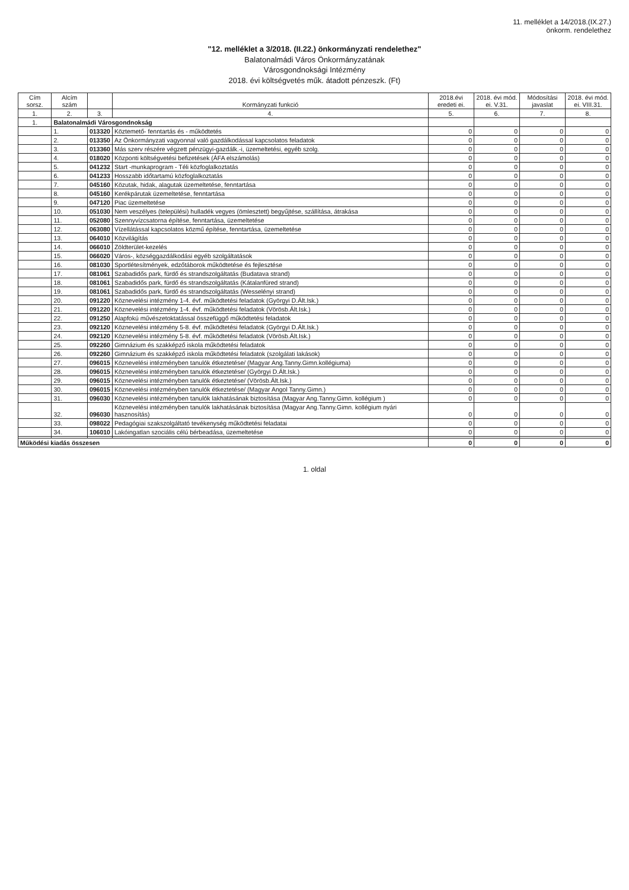11. melléklet a 14/2018.(IX.27.)
önkorm. rendelethez
"12. melléklet a 3/2018. (II.22.) önkormányzati rendelethez"
Balatonalmádi Város Önkormányzatának
Városgondnoksági Intézmény
2018. évi költségvetés műk. átadott pénzeszk. (Ft)
| Cím sorsz. | Alcím szám | | Kormányzati funkció | 2018.évi eredeti ei. | 2018. évi mód. ei. V.31. | Módosítási javaslat | 2018. évi mód. ei. VIII.31. |
| --- | --- | --- | --- | --- | --- | --- | --- |
| 1. | 2. | 3. | 4. | 5. | 6. | 7. | 8. |
| 1. | Balatonalmádi Városgondnokság | | | | | | |
| | 1. | 013320 | Köztemető- fenntartás és - működtetés | 0 | 0 | 0 | 0 |
| | 2. | 013350 | Az Önkormányzati vagyonnal való gazdálkodással kapcsolatos feladatok | 0 | 0 | 0 | 0 |
| | 3. | 013360 | Más szerv részére végzett pénzügyi-gazdálk.-i, üzemeltetési, egyéb szolg. | 0 | 0 | 0 | 0 |
| | 4. | 018020 | Központi költségvetési befizetések (ÁFA elszámolás) | 0 | 0 | 0 | 0 |
| | 5. | 041232 | Start -munkaprogram - Téli közfoglalkoztatás | 0 | 0 | 0 | 0 |
| | 6. | 041233 | Hosszabb időtartamú közfoglalkoztatás | 0 | 0 | 0 | 0 |
| | 7. | 045160 | Közutak, hidak, alagutak üzemeltetése, fenntartása | 0 | 0 | 0 | 0 |
| | 8. | 045160 | Kerékpárutak üzemeltetése, fenntartása | 0 | 0 | 0 | 0 |
| | 9. | 047120 | Piac üzemeltetése | 0 | 0 | 0 | 0 |
| | 10. | 051030 | Nem veszélyes (települési) hulladék vegyes (ömlesztett) begyűjtése, szállítása, átrakása | 0 | 0 | 0 | 0 |
| | 11. | 052080 | Szennyvízcsatorna építése, fenntartása, üzemeltetése | 0 | 0 | 0 | 0 |
| | 12. | 063080 | Vízellátással kapcsolatos közmű építése, fenntartása, üzemeltetése | 0 | 0 | 0 | 0 |
| | 13. | 064010 | Közvilágítás | 0 | 0 | 0 | 0 |
| | 14. | 066010 | Zöldterület-kezelés | 0 | 0 | 0 | 0 |
| | 15. | 066020 | Város-, községgazdálkodási egyéb szolgáltatások | 0 | 0 | 0 | 0 |
| | 16. | 081030 | Sportlétesítmények, edzőtáborok működtetése és fejlesztése | 0 | 0 | 0 | 0 |
| | 17. | 081061 | Szabadidős park, fürdő és strandszolgáltatás (Budatava strand) | 0 | 0 | 0 | 0 |
| | 18. | 081061 | Szabadidős park, fürdő és strandszolgáltatás (Kátalanfüred strand) | 0 | 0 | 0 | 0 |
| | 19. | 081061 | Szabadidős park, fürdő és strandszolgáltatás (Wesselényi strand) | 0 | 0 | 0 | 0 |
| | 20. | 091220 | Köznevelési intézmény 1-4. évf. működtetési feladatok (Györgyi D.Ált.Isk.) | 0 | 0 | 0 | 0 |
| | 21. | 091220 | Köznevelési intézmény 1-4. évf. működtetési feladatok (Vörösb.Ált.Isk.) | 0 | 0 | 0 | 0 |
| | 22. | 091250 | Alapfokú művészetoktatással összefüggő működtetési feladatok | 0 | 0 | 0 | 0 |
| | 23. | 092120 | Köznevelési intézmény 5-8. évf. működtetési feladatok (Györgyi D.Ált.Isk.) | 0 | 0 | 0 | 0 |
| | 24. | 092120 | Köznevelési intézmény 5-8. évf. működtetési feladatok (Vörösb.Ált.Isk.) | 0 | 0 | 0 | 0 |
| | 25. | 092260 | Gimnázium és szakképző iskola működtetési feladatok | 0 | 0 | 0 | 0 |
| | 26. | 092260 | Gimnázium és szakképző iskola működtetési feladatok (szolgálati lakások) | 0 | 0 | 0 | 0 |
| | 27. | 096015 | Köznevelési intézményben tanulók étkeztetése/ (Magyar Ang.Tanny.Gimn.kollégiuma) | 0 | 0 | 0 | 0 |
| | 28. | 096015 | Köznevelési intézményben tanulók étkeztetése/ (Györgyi D.Ált.Isk.) | 0 | 0 | 0 | 0 |
| | 29. | 096015 | Köznevelési intézményben tanulók étkeztetése/ (Vörösb.Ált.Isk.) | 0 | 0 | 0 | 0 |
| | 30. | 096015 | Köznevelési intézményben tanulók étkeztetése/ (Magyar Angol Tanny.Gimn.) | 0 | 0 | 0 | 0 |
| | 31. | 096030 | Köznevelési intézményben tanulók lakhatásának biztosítása (Magyar Ang.Tanny.Gimn. kollégium ) | 0 | 0 | 0 | 0 |
| | 32. | 096030 | Köznevelési intézményben tanulók lakhatásának biztosítása (Magyar Ang.Tanny.Gimn. kollégium nyári hasznosítás) | 0 | 0 | 0 | 0 |
| | 33. | 098022 | Pedagógiai szakszolgáltató tevékenység működtetési feladatai | 0 | 0 | 0 | 0 |
| | 34. | 106010 | Lakóingatlan szociális célú bérbeadása, üzemeltetése | 0 | 0 | 0 | 0 |
| Működési kiadás összesen | | | | 0 | 0 | 0 | 0 |
1. oldal